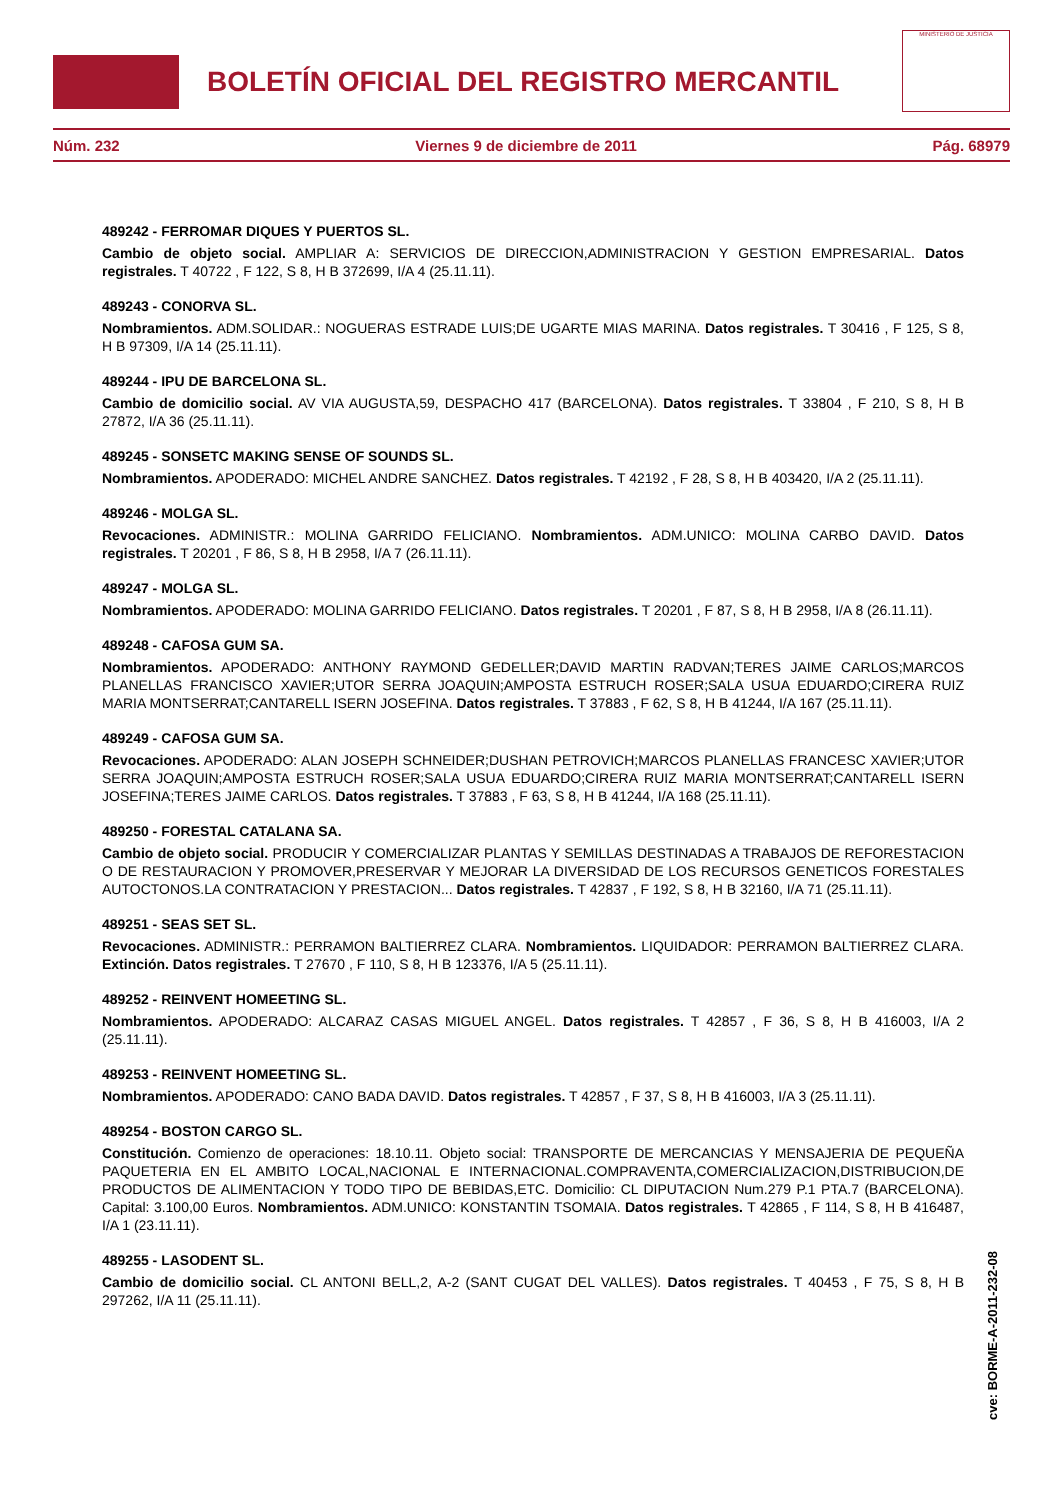BOLETÍN OFICIAL DEL REGISTRO MERCANTIL
MINISTERIO DE JUSTICIA
Núm. 232 Viernes 9 de diciembre de 2011 Pág. 68979
489242 - FERROMAR DIQUES Y PUERTOS SL.
Cambio de objeto social. AMPLIAR A: SERVICIOS DE DIRECCION,ADMINISTRACION Y GESTION EMPRESARIAL. Datos registrales. T 40722 , F 122, S 8, H B 372699, I/A 4 (25.11.11).
489243 - CONORVA SL.
Nombramientos. ADM.SOLIDAR.: NOGUERAS ESTRADE LUIS;DE UGARTE MIAS MARINA. Datos registrales. T 30416 , F 125, S 8, H B 97309, I/A 14 (25.11.11).
489244 - IPU DE BARCELONA SL.
Cambio de domicilio social. AV VIA AUGUSTA,59, DESPACHO 417 (BARCELONA). Datos registrales. T 33804 , F 210, S 8, H B 27872, I/A 36 (25.11.11).
489245 - SONSETC MAKING SENSE OF SOUNDS SL.
Nombramientos. APODERADO: MICHEL ANDRE SANCHEZ. Datos registrales. T 42192 , F 28, S 8, H B 403420, I/A 2 (25.11.11).
489246 - MOLGA SL.
Revocaciones. ADMINISTR.: MOLINA GARRIDO FELICIANO. Nombramientos. ADM.UNICO: MOLINA CARBO DAVID. Datos registrales. T 20201 , F 86, S 8, H B 2958, I/A 7 (26.11.11).
489247 - MOLGA SL.
Nombramientos. APODERADO: MOLINA GARRIDO FELICIANO. Datos registrales. T 20201 , F 87, S 8, H B 2958, I/A 8 (26.11.11).
489248 - CAFOSA GUM SA.
Nombramientos. APODERADO: ANTHONY RAYMOND GEDELLER;DAVID MARTIN RADVAN;TERES JAIME CARLOS;MARCOS PLANELLAS FRANCISCO XAVIER;UTOR SERRA JOAQUIN;AMPOSTA ESTRUCH ROSER;SALA USUA EDUARDO;CIRERA RUIZ MARIA MONTSERRAT;CANTARELL ISERN JOSEFINA. Datos registrales. T 37883 , F 62, S 8, H B 41244, I/A 167 (25.11.11).
489249 - CAFOSA GUM SA.
Revocaciones. APODERADO: ALAN JOSEPH SCHNEIDER;DUSHAN PETROVICH;MARCOS PLANELLAS FRANCESC XAVIER;UTOR SERRA JOAQUIN;AMPOSTA ESTRUCH ROSER;SALA USUA EDUARDO;CIRERA RUIZ MARIA MONTSERRAT;CANTARELL ISERN JOSEFINA;TERES JAIME CARLOS. Datos registrales. T 37883 , F 63, S 8, H B 41244, I/A 168 (25.11.11).
489250 - FORESTAL CATALANA SA.
Cambio de objeto social. PRODUCIR Y COMERCIALIZAR PLANTAS Y SEMILLAS DESTINADAS A TRABAJOS DE REFORESTACION O DE RESTAURACION Y PROMOVER,PRESERVAR Y MEJORAR LA DIVERSIDAD DE LOS RECURSOS GENETICOS FORESTALES AUTOCTONOS.LA CONTRATACION Y PRESTACION... Datos registrales. T 42837 , F 192, S 8, H B 32160, I/A 71 (25.11.11).
489251 - SEAS SET SL.
Revocaciones. ADMINISTR.: PERRAMON BALTIERREZ CLARA. Nombramientos. LIQUIDADOR: PERRAMON BALTIERREZ CLARA. Extinción. Datos registrales. T 27670 , F 110, S 8, H B 123376, I/A 5 (25.11.11).
489252 - REINVENT HOMEETING SL.
Nombramientos. APODERADO: ALCARAZ CASAS MIGUEL ANGEL. Datos registrales. T 42857 , F 36, S 8, H B 416003, I/A 2 (25.11.11).
489253 - REINVENT HOMEETING SL.
Nombramientos. APODERADO: CANO BADA DAVID. Datos registrales. T 42857 , F 37, S 8, H B 416003, I/A 3 (25.11.11).
489254 - BOSTON CARGO SL.
Constitución. Comienzo de operaciones: 18.10.11. Objeto social: TRANSPORTE DE MERCANCIAS Y MENSAJERIA DE PEQUEÑA PAQUETERIA EN EL AMBITO LOCAL,NACIONAL E INTERNACIONAL.COMPRAVENTA,COMERCIALIZACION,DISTRIBUCION,DE PRODUCTOS DE ALIMENTACION Y TODO TIPO DE BEBIDAS,ETC. Domicilio: CL DIPUTACION Num.279 P.1 PTA.7 (BARCELONA). Capital: 3.100,00 Euros. Nombramientos. ADM.UNICO: KONSTANTIN TSOMAIA. Datos registrales. T 42865 , F 114, S 8, H B 416487, I/A 1 (23.11.11).
489255 - LASODENT SL.
Cambio de domicilio social. CL ANTONI BELL,2, A-2 (SANT CUGAT DEL VALLES). Datos registrales. T 40453 , F 75, S 8, H B 297262, I/A 11 (25.11.11).
cve: BORME-A-2011-232-08